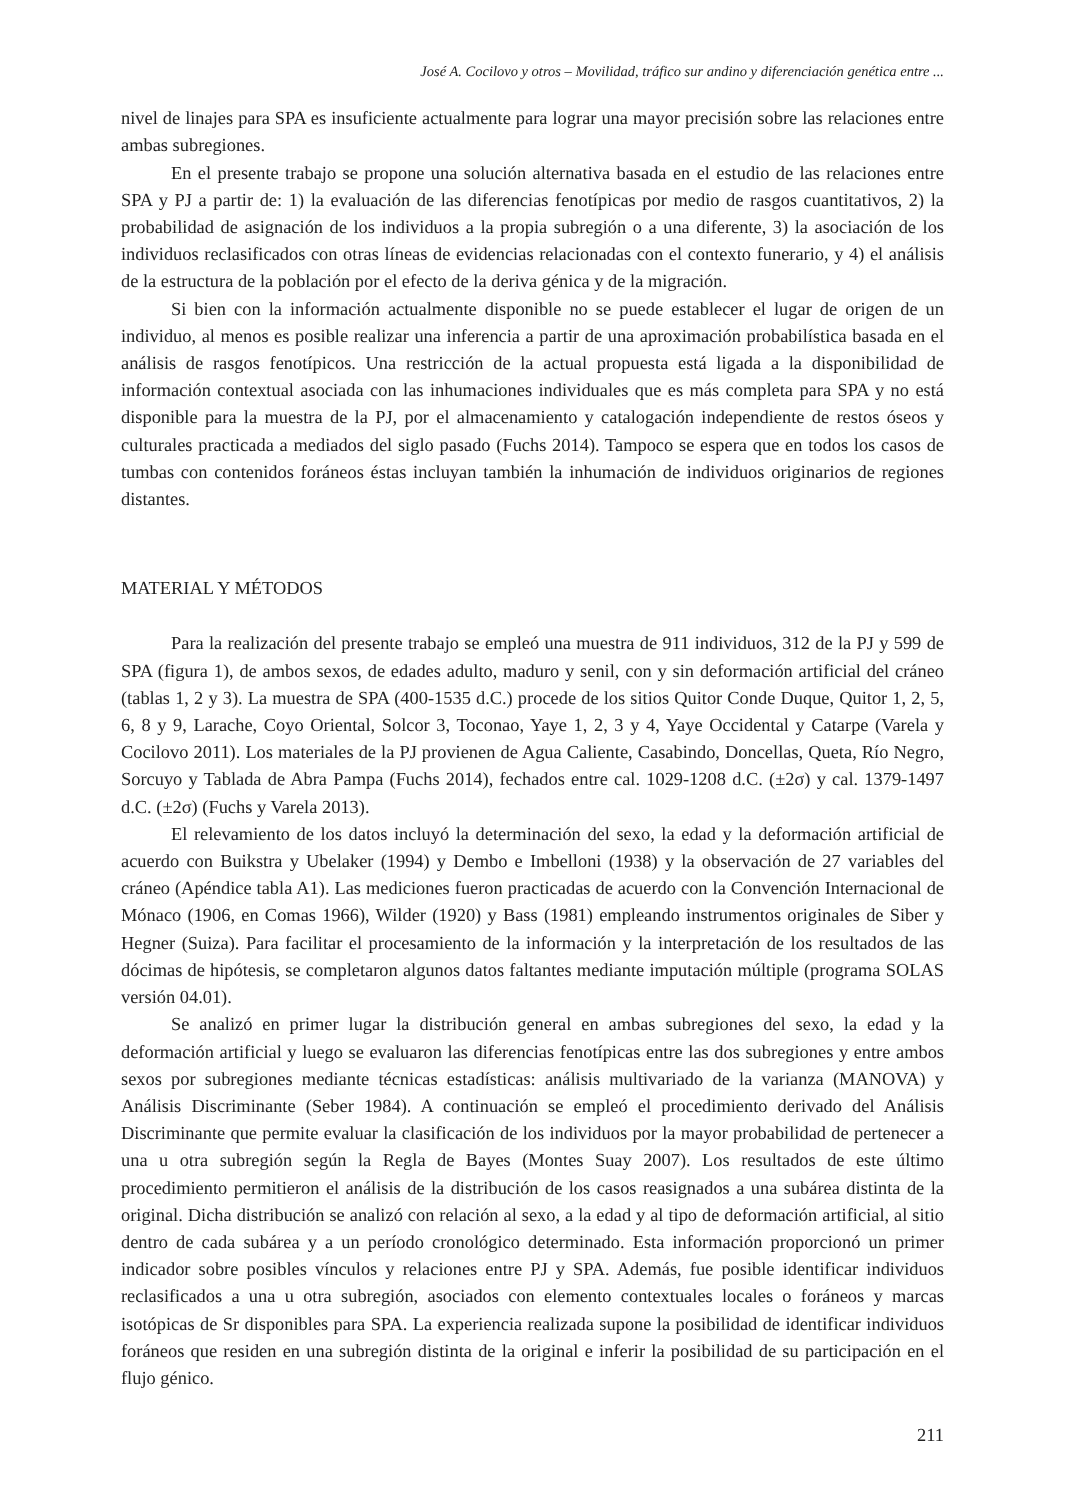José A. Cocilovo y otros – Movilidad, tráfico sur andino y diferenciación genética entre ...
nivel de linajes para SPA es insuficiente actualmente para lograr una mayor precisión sobre las relaciones entre ambas subregiones.
En el presente trabajo se propone una solución alternativa basada en el estudio de las relaciones entre SPA y PJ a partir de: 1) la evaluación de las diferencias fenotípicas por medio de rasgos cuantitativos, 2) la probabilidad de asignación de los individuos a la propia subregión o a una diferente, 3) la asociación de los individuos reclasificados con otras líneas de evidencias relacionadas con el contexto funerario, y 4) el análisis de la estructura de la población por el efecto de la deriva génica y de la migración.
Si bien con la información actualmente disponible no se puede establecer el lugar de origen de un individuo, al menos es posible realizar una inferencia a partir de una aproximación probabilística basada en el análisis de rasgos fenotípicos. Una restricción de la actual propuesta está ligada a la disponibilidad de información contextual asociada con las inhumaciones individuales que es más completa para SPA y no está disponible para la muestra de la PJ, por el almacenamiento y catalogación independiente de restos óseos y culturales practicada a mediados del siglo pasado (Fuchs 2014). Tampoco se espera que en todos los casos de tumbas con contenidos foráneos éstas incluyan también la inhumación de individuos originarios de regiones distantes.
MATERIAL Y MÉTODOS
Para la realización del presente trabajo se empleó una muestra de 911 individuos, 312 de la PJ y 599 de SPA (figura 1), de ambos sexos, de edades adulto, maduro y senil, con y sin deformación artificial del cráneo (tablas 1, 2 y 3). La muestra de SPA (400-1535 d.C.) procede de los sitios Quitor Conde Duque, Quitor 1, 2, 5, 6, 8 y 9, Larache, Coyo Oriental, Solcor 3, Toconao, Yaye 1, 2, 3 y 4, Yaye Occidental y Catarpe (Varela y Cocilovo 2011). Los materiales de la PJ provienen de Agua Caliente, Casabindo, Doncellas, Queta, Río Negro, Sorcuyo y Tablada de Abra Pampa (Fuchs 2014), fechados entre cal. 1029-1208 d.C. (±2σ) y cal. 1379-1497 d.C. (±2σ) (Fuchs y Varela 2013).
El relevamiento de los datos incluyó la determinación del sexo, la edad y la deformación artificial de acuerdo con Buikstra y Ubelaker (1994) y Dembo e Imbelloni (1938) y la observación de 27 variables del cráneo (Apéndice tabla A1). Las mediciones fueron practicadas de acuerdo con la Convención Internacional de Mónaco (1906, en Comas 1966), Wilder (1920) y Bass (1981) empleando instrumentos originales de Siber y Hegner (Suiza). Para facilitar el procesamiento de la información y la interpretación de los resultados de las dócimas de hipótesis, se completaron algunos datos faltantes mediante imputación múltiple (programa SOLAS versión 04.01).
Se analizó en primer lugar la distribución general en ambas subregiones del sexo, la edad y la deformación artificial y luego se evaluaron las diferencias fenotípicas entre las dos subregiones y entre ambos sexos por subregiones mediante técnicas estadísticas: análisis multivariado de la varianza (MANOVA) y Análisis Discriminante (Seber 1984). A continuación se empleó el procedimiento derivado del Análisis Discriminante que permite evaluar la clasificación de los individuos por la mayor probabilidad de pertenecer a una u otra subregión según la Regla de Bayes (Montes Suay 2007). Los resultados de este último procedimiento permitieron el análisis de la distribución de los casos reasignados a una subárea distinta de la original. Dicha distribución se analizó con relación al sexo, a la edad y al tipo de deformación artificial, al sitio dentro de cada subárea y a un período cronológico determinado. Esta información proporcionó un primer indicador sobre posibles vínculos y relaciones entre PJ y SPA. Además, fue posible identificar individuos reclasificados a una u otra subregión, asociados con elemento contextuales locales o foráneos y marcas isotópicas de Sr disponibles para SPA. La experiencia realizada supone la posibilidad de identificar individuos foráneos que residen en una subregión distinta de la original e inferir la posibilidad de su participación en el flujo génico.
211